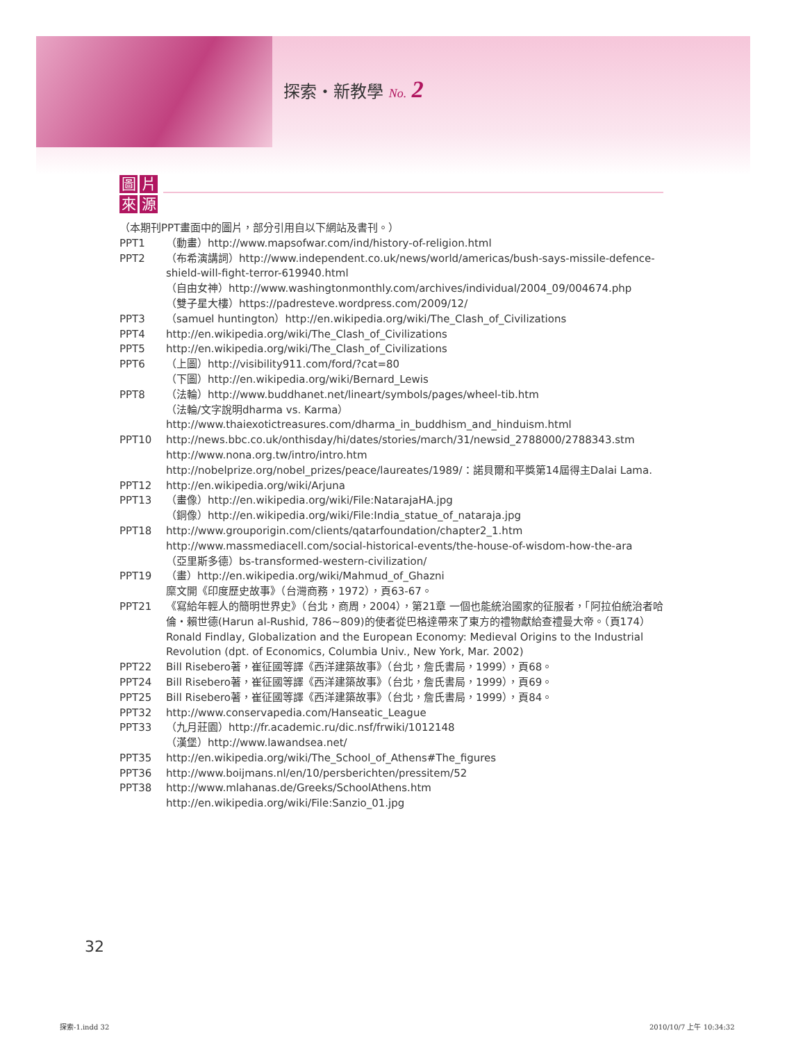探索・新教學 No. 2
圖片來源
（本期刊PPT畫面中的圖片，部分引用自以下網站及書刊。）
PPT1 （動畫）http://www.mapsofwar.com/ind/history-of-religion.html
PPT2 （布希演講詞）http://www.independent.co.uk/news/world/americas/bush-says-missile-defence-shield-will-fight-terror-619940.html
（自由女神）http://www.washingtonmonthly.com/archives/individual/2004_09/004674.php
（雙子星大樓）https://padresteve.wordpress.com/2009/12/
PPT3 （samuel huntington）http://en.wikipedia.org/wiki/The_Clash_of_Civilizations
PPT4 http://en.wikipedia.org/wiki/The_Clash_of_Civilizations
PPT5 http://en.wikipedia.org/wiki/The_Clash_of_Civilizations
PPT6 （上圖）http://visibility911.com/ford/?cat=80
（下圖）http://en.wikipedia.org/wiki/Bernard_Lewis
PPT8 （法輪）http://www.buddhanet.net/lineart/symbols/pages/wheel-tib.htm
（法輪/文字說明dharma vs. Karma）
http://www.thaiexotictreasures.com/dharma_in_buddhism_and_hinduism.html
PPT10 http://news.bbc.co.uk/onthisday/hi/dates/stories/march/31/newsid_2788000/2788343.stm
http://www.nona.org.tw/intro/intro.htm
http://nobelprize.org/nobel_prizes/peace/laureates/1989/：諾貝爾和平獎第14屆得主Dalai Lama.
PPT12 http://en.wikipedia.org/wiki/Arjuna
PPT13 （畫像）http://en.wikipedia.org/wiki/File:NatarajaHA.jpg
（銅像）http://en.wikipedia.org/wiki/File:India_statue_of_nataraja.jpg
PPT18 http://www.grouporigin.com/clients/qatarfoundation/chapter2_1.htm
http://www.massmediacell.com/social-historical-events/the-house-of-wisdom-how-the-ara
（亞里斯多德）bs-transformed-western-civilization/
PPT19 （畫）http://en.wikipedia.org/wiki/Mahmud_of_Ghazni
糜文開《印度歷史故事》（台灣商務，1972），頁63-67。
PPT21 《寫給年輕人的簡明世界史》（台北，商周，2004），第21章 一個也能統治國家的征服者，「阿拉伯統治者哈倫・賴世德(Harun al-Rushid, 786~809)的使者從巴格達帶來了東方的禮物獻給查禮曼大帝。（頁174）
Ronald Findlay, Globalization and the European Economy: Medieval Origins to the Industrial Revolution (dpt. of Economics, Columbia Univ., New York, Mar. 2002)
PPT22 Bill Risebero著，崔征國等譯《西洋建築故事》（台北，詹氏書局，1999），頁68。
PPT24 Bill Risebero著，崔征國等譯《西洋建築故事》（台北，詹氏書局，1999），頁69。
PPT25 Bill Risebero著，崔征國等譯《西洋建築故事》（台北，詹氏書局，1999），頁84。
PPT32 http://www.conservapedia.com/Hanseatic_League
PPT33 （九月莊園）http://fr.academic.ru/dic.nsf/frwiki/1012148
（漢堡）http://www.lawandsea.net/
PPT35 http://en.wikipedia.org/wiki/The_School_of_Athens#The_figures
PPT36 http://www.boijmans.nl/en/10/persberichten/pressitem/52
PPT38 http://www.mlahanas.de/Greeks/SchoolAthens.htm
http://en.wikipedia.org/wiki/File:Sanzio_01.jpg
32
探索-1.indd 32 2010/10/7 上午 10:34:32